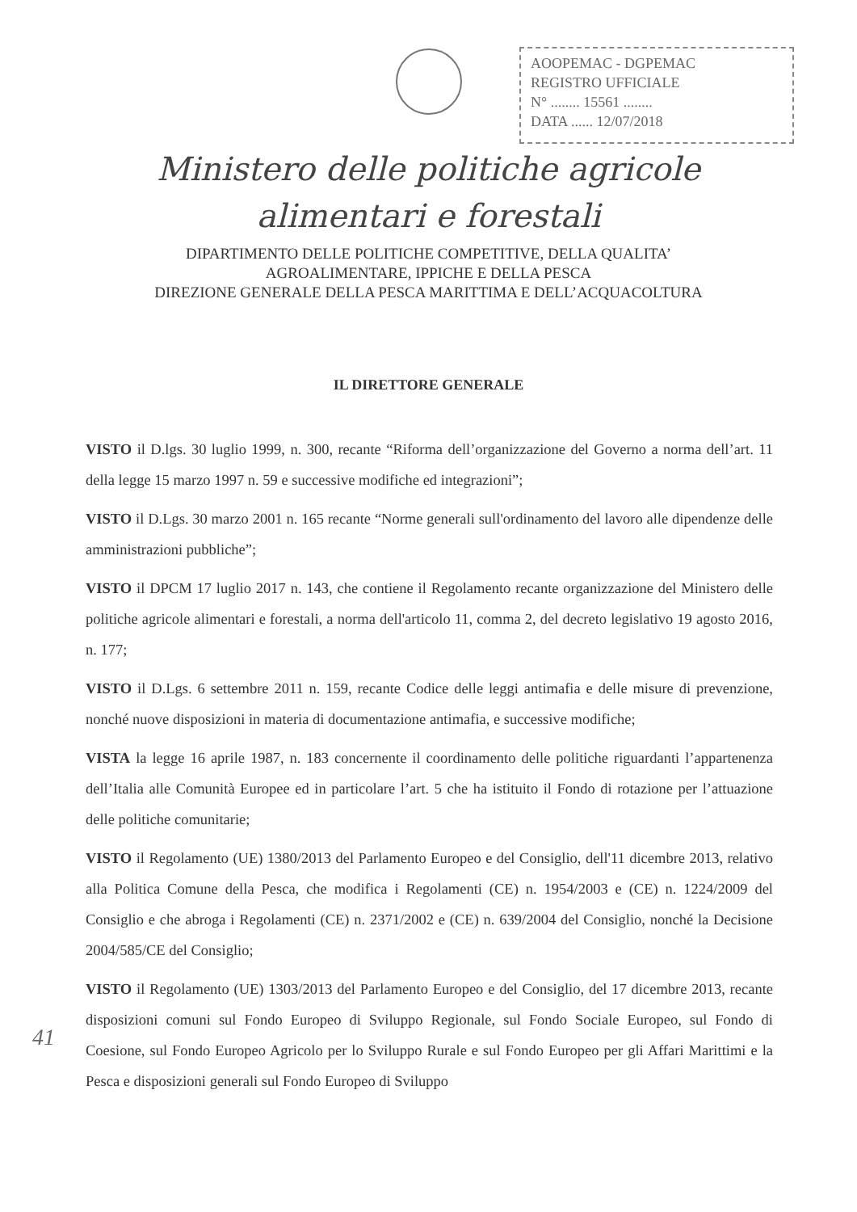AOOPEMAC - DGPEMAC
REGISTRO UFFICIALE
N° ........ 15561 ........
DATA ...... 12/07/2018
Ministero delle politiche agricole
alimentari e forestali
DIPARTIMENTO DELLE POLITICHE COMPETITIVE, DELLA QUALITA’
AGROALIMENTARE, IPPICHE E DELLA PESCA
DIREZIONE GENERALE DELLA PESCA MARITTIMA E DELL’ACQUACOLTURA
IL DIRETTORE GENERALE
VISTO il D.lgs. 30 luglio 1999, n. 300, recante “Riforma dell’organizzazione del Governo a norma dell’art. 11 della legge 15 marzo 1997 n. 59 e successive modifiche ed integrazioni”;
VISTO il D.Lgs. 30 marzo 2001 n. 165 recante “Norme generali sull'ordinamento del lavoro alle dipendenze delle amministrazioni pubbliche”;
VISTO il DPCM 17 luglio 2017 n. 143, che contiene il Regolamento recante organizzazione del Ministero delle politiche agricole alimentari e forestali, a norma dell'articolo 11, comma 2, del decreto legislativo 19 agosto 2016, n. 177;
VISTO il D.Lgs. 6 settembre 2011 n. 159, recante Codice delle leggi antimafia e delle misure di prevenzione, nonché nuove disposizioni in materia di documentazione antimafia, e successive modifiche;
VISTA la legge 16 aprile 1987, n. 183 concernente il coordinamento delle politiche riguardanti l’appartenenza dell’Italia alle Comunità Europee ed in particolare l’art. 5 che ha istituito il Fondo di rotazione per l’attuazione delle politiche comunitarie;
VISTO il Regolamento (UE) 1380/2013 del Parlamento Europeo e del Consiglio, dell'11 dicembre 2013, relativo alla Politica Comune della Pesca, che modifica i Regolamenti (CE) n. 1954/2003 e (CE) n. 1224/2009 del Consiglio e che abroga i Regolamenti (CE) n. 2371/2002 e (CE) n. 639/2004 del Consiglio, nonché la Decisione 2004/585/CE del Consiglio;
VISTO il Regolamento (UE) 1303/2013 del Parlamento Europeo e del Consiglio, del 17 dicembre 2013, recante disposizioni comuni sul Fondo Europeo di Sviluppo Regionale, sul Fondo Sociale Europeo, sul Fondo di Coesione, sul Fondo Europeo Agricolo per lo Sviluppo Rurale e sul Fondo Europeo per gli Affari Marittimi e la Pesca e disposizioni generali sul Fondo Europeo di Sviluppo
41